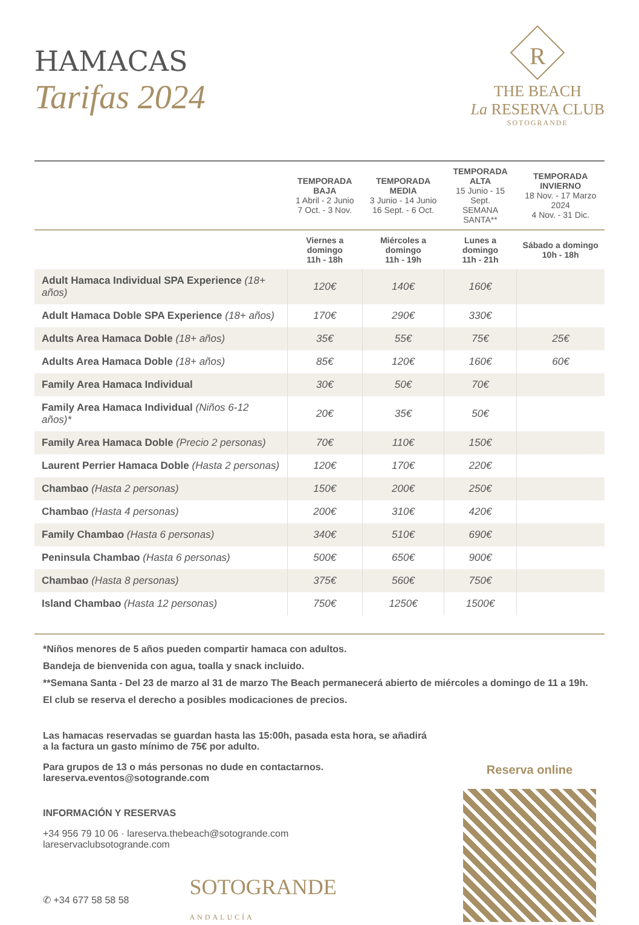HAMACAS
Tarifas 2024
R
THE BEACH
La RESERVA CLUB
SOTOGRANDE
| | TEMPORADA BAJA 1 Abril - 2 Junio 7 Oct. - 3 Nov. | TEMPORADA MEDIA 3 Junio - 14 Junio 16 Sept. - 6 Oct. | TEMPORADA ALTA 15 Junio - 15 Sept. SEMANA SANTA** | TEMPORADA INVIERNO 18 Nov. - 17 Marzo 2024 4 Nov. - 31 Dic. |
| --- | --- | --- | --- | --- |
| | Viernes a domingo 11h - 18h | Miércoles a domingo 11h - 19h | Lunes a domingo 11h - 21h | Sábado a domingo 10h - 18h |
| Adult Hamaca Individual SPA Experience (18+ años) | 120€ | 140€ | 160€ | |
| Adult Hamaca Doble SPA Experience (18+ años) | 170€ | 290€ | 330€ | |
| Adults Area Hamaca Doble (18+ años) | 35€ | 55€ | 75€ | 25€ |
| Adults Area Hamaca Doble (18+ años) | 85€ | 120€ | 160€ | 60€ |
| Family Area Hamaca Individual | 30€ | 50€ | 70€ | |
| Family Area Hamaca Individual (Niños 6-12 años)* | 20€ | 35€ | 50€ | |
| Family Area Hamaca Doble (Precio 2 personas) | 70€ | 110€ | 150€ | |
| Laurent Perrier Hamaca Doble (Hasta 2 personas) | 120€ | 170€ | 220€ | |
| Chambao (Hasta 2 personas) | 150€ | 200€ | 250€ | |
| Chambao (Hasta 4 personas) | 200€ | 310€ | 420€ | |
| Family Chambao (Hasta 6 personas) | 340€ | 510€ | 690€ | |
| Peninsula Chambao (Hasta 6 personas) | 500€ | 650€ | 900€ | |
| Chambao (Hasta 8 personas) | 375€ | 560€ | 750€ | |
| Island Chambao (Hasta 12 personas) | 750€ | 1250€ | 1500€ | |
*Niños menores de 5 años pueden compartir hamaca con adultos.
Bandeja de bienvenida con agua, toalla y snack incluido.
**Semana Santa - Del 23 de marzo al 31 de marzo The Beach permanecerá abierto de miércoles a domingo de 11 a 19h.
El club se reserva el derecho a posibles modicaciones de precios.
Las hamacas reservadas se guardan hasta las 15:00h, pasada esta hora, se añadirá
a la factura un gasto mínimo de 75€ por adulto.
Para grupos de 13 o más personas no dude en contactarnos.
lareserva.eventos@sotogrande.com
INFORMACIÓN Y RESERVAS
+34 956 79 10 06 · lareserva.thebeach@sotogrande.com
lareservaclubsotogrande.com
✆ +34 677 58 58 58 SOTOGRANDE
ANDALUCÍA
Reserva online